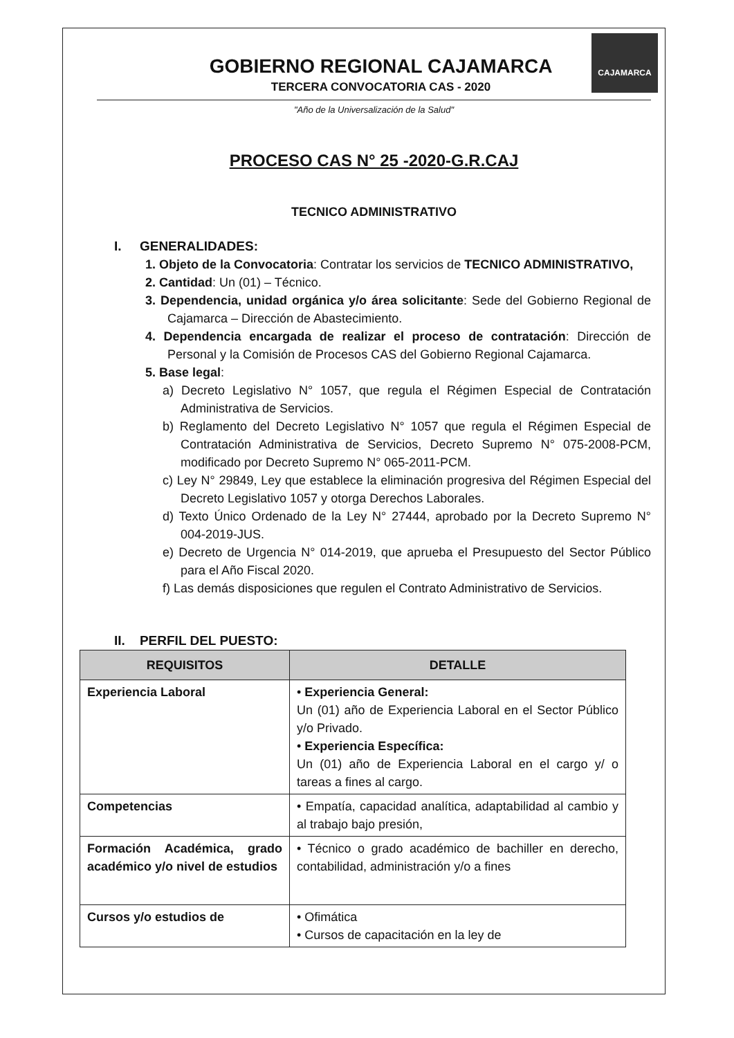CAJAMARCA
GOBIERNO REGIONAL CAJAMARCA
TERCERA CONVOCATORIA CAS - 2020
"Año de la Universalización de la Salud"
PROCESO CAS N° 25 -2020-G.R.CAJ
TECNICO ADMINISTRATIVO
I. GENERALIDADES:
1. Objeto de la Convocatoria: Contratar los servicios de TECNICO ADMINISTRATIVO,
2. Cantidad: Un (01) – Técnico.
3. Dependencia, unidad orgánica y/o área solicitante: Sede del Gobierno Regional de Cajamarca – Dirección de Abastecimiento.
4. Dependencia encargada de realizar el proceso de contratación: Dirección de Personal y la Comisión de Procesos CAS del Gobierno Regional Cajamarca.
5. Base legal:
a) Decreto Legislativo N° 1057, que regula el Régimen Especial de Contratación Administrativa de Servicios.
b) Reglamento del Decreto Legislativo N° 1057 que regula el Régimen Especial de Contratación Administrativa de Servicios, Decreto Supremo N° 075-2008-PCM, modificado por Decreto Supremo N° 065-2011-PCM.
c) Ley N° 29849, Ley que establece la eliminación progresiva del Régimen Especial del Decreto Legislativo 1057 y otorga Derechos Laborales.
d) Texto Único Ordenado de la Ley N° 27444, aprobado por la Decreto Supremo N° 004-2019-JUS.
e) Decreto de Urgencia N° 014-2019, que aprueba el Presupuesto del Sector Público para el Año Fiscal 2020.
f) Las demás disposiciones que regulen el Contrato Administrativo de Servicios.
II. PERFIL DEL PUESTO:
| REQUISITOS | DETALLE |
| --- | --- |
| Experiencia Laboral | • Experiencia General: Un (01) año de Experiencia Laboral en el Sector Público y/o Privado. • Experiencia Específica: Un (01) año de Experiencia Laboral en el cargo y/ o tareas a fines al cargo. |
| Competencias | • Empatía, capacidad analítica, adaptabilidad al cambio y al trabajo bajo presión, |
| Formación Académica, grado académico y/o nivel de estudios | • Técnico o grado académico de bachiller en derecho, contabilidad, administración y/o a fines |
| Cursos y/o estudios de | • Ofimática • Cursos de capacitación en la ley de |